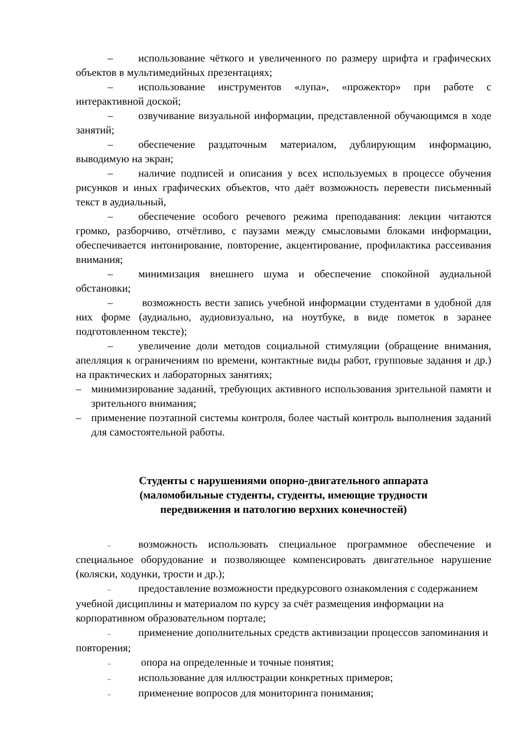– использование чёткого и увеличенного по размеру шрифта и графических объектов в мультимедийных презентациях;
– использование инструментов «лупа», «прожектор» при работе с интерактивной доской;
– озвучивание визуальной информации, представленной обучающимся в ходе занятий;
– обеспечение раздаточным материалом, дублирующим информацию, выводимую на экран;
– наличие подписей и описания у всех используемых в процессе обучения рисунков и иных графических объектов, что даёт возможность перевести письменный текст в аудиальный,
– обеспечение особого речевого режима преподавания: лекции читаются громко, разборчиво, отчётливо, с паузами между смысловыми блоками информации, обеспечивается интонирование, повторение, акцентирование, профилактика рассеивания внимания;
– минимизация внешнего шума и обеспечение спокойной аудиальной обстановки;
– возможность вести запись учебной информации студентами в удобной для них форме (аудиально, аудиовизуально, на ноутбуке, в виде пометок в заранее подготовленном тексте);
– увеличение доли методов социальной стимуляции (обращение внимания, апелляция к ограничениям по времени, контактные виды работ, групповые задания и др.) на практических и лабораторных занятиях;
– минимизирование заданий, требующих активного использования зрительной памяти и зрительного внимания;
– применение поэтапной системы контроля, более частый контроль выполнения заданий для самостоятельной работы.
Студенты с нарушениями опорно-двигательного аппарата
(маломобильные студенты, студенты, имеющие трудности
передвижения и патологию верхних конечностей)
– возможность использовать специальное программное обеспечение и специальное оборудование и позволяющее компенсировать двигательное нарушение (коляски, ходунки, трости и др.);
– предоставление возможности предкурсового ознакомления с содержанием учебной дисциплины и материалом по курсу за счёт размещения информации на корпоративном образовательном портале;
– применение дополнительных средств активизации процессов запоминания и повторения;
– опора на определенные и точные понятия;
– использование для иллюстрации конкретных примеров;
– применение вопросов для мониторинга понимания;